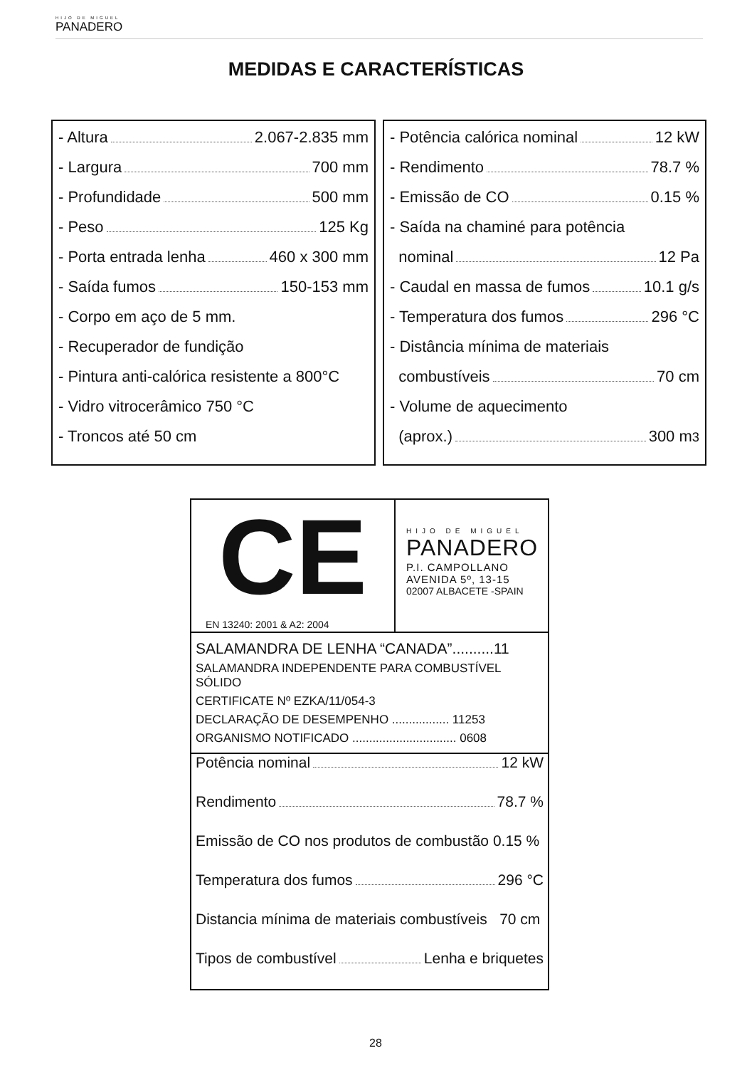HIJO DE MIGUEL
PANADERO
MEDIDAS E CARACTERÍSTICAS
- Altura 2.067-2.835 mm
- Largura 700 mm
- Profundidade 500 mm
- Peso 125 Kg
- Porta entrada lenha 460 x 300 mm
- Saída fumos 150-153 mm
- Corpo em aço de 5 mm.
- Recuperador de fundição
- Pintura anti-calórica resistente a 800°C
- Vidro vitrocerâmico 750 °C
- Troncos até 50 cm
- Potência calórica nominal 12 kW
- Rendimento 78.7 %
- Emissão de CO 0.15 %
- Saída na chaminé para potência
nominal 12 Pa
- Caudal en massa de fumos 10.1 g/s
- Temperatura dos fumos 296 °C
- Distância mínima de materiais
combustíveis 70 cm
- Volume de aquecimento
(aprox.) 300 m<sup>3</sup>
CE
EN 13240: 2001 & A2: 2004
HIJO DE MIGUEL
PANADERO
P.I. CAMPOLLANO
AVENIDA 5º, 13-15
02007 ALBACETE -SPAIN
SALAMANDRA DE LENHA “CANADA”..........11
SALAMANDRA INDEPENDENTE PARA COMBUSTÍVEL SÓLIDO
CERTIFICATE Nº EZKA/11/054-3
DECLARAÇÃO DE DESEMPENHO ................. 11253
ORGANISMO NOTIFICADO ............................... 0608
Potência nominal 12 kW
Rendimento 78.7 %
Emissão de CO nos produtos de combustão 0.15 %
Temperatura dos fumos 296 °C
Distancia mínima de materiais combustíveis 70 cm
Tipos de combustível Lenha e briquetes
28